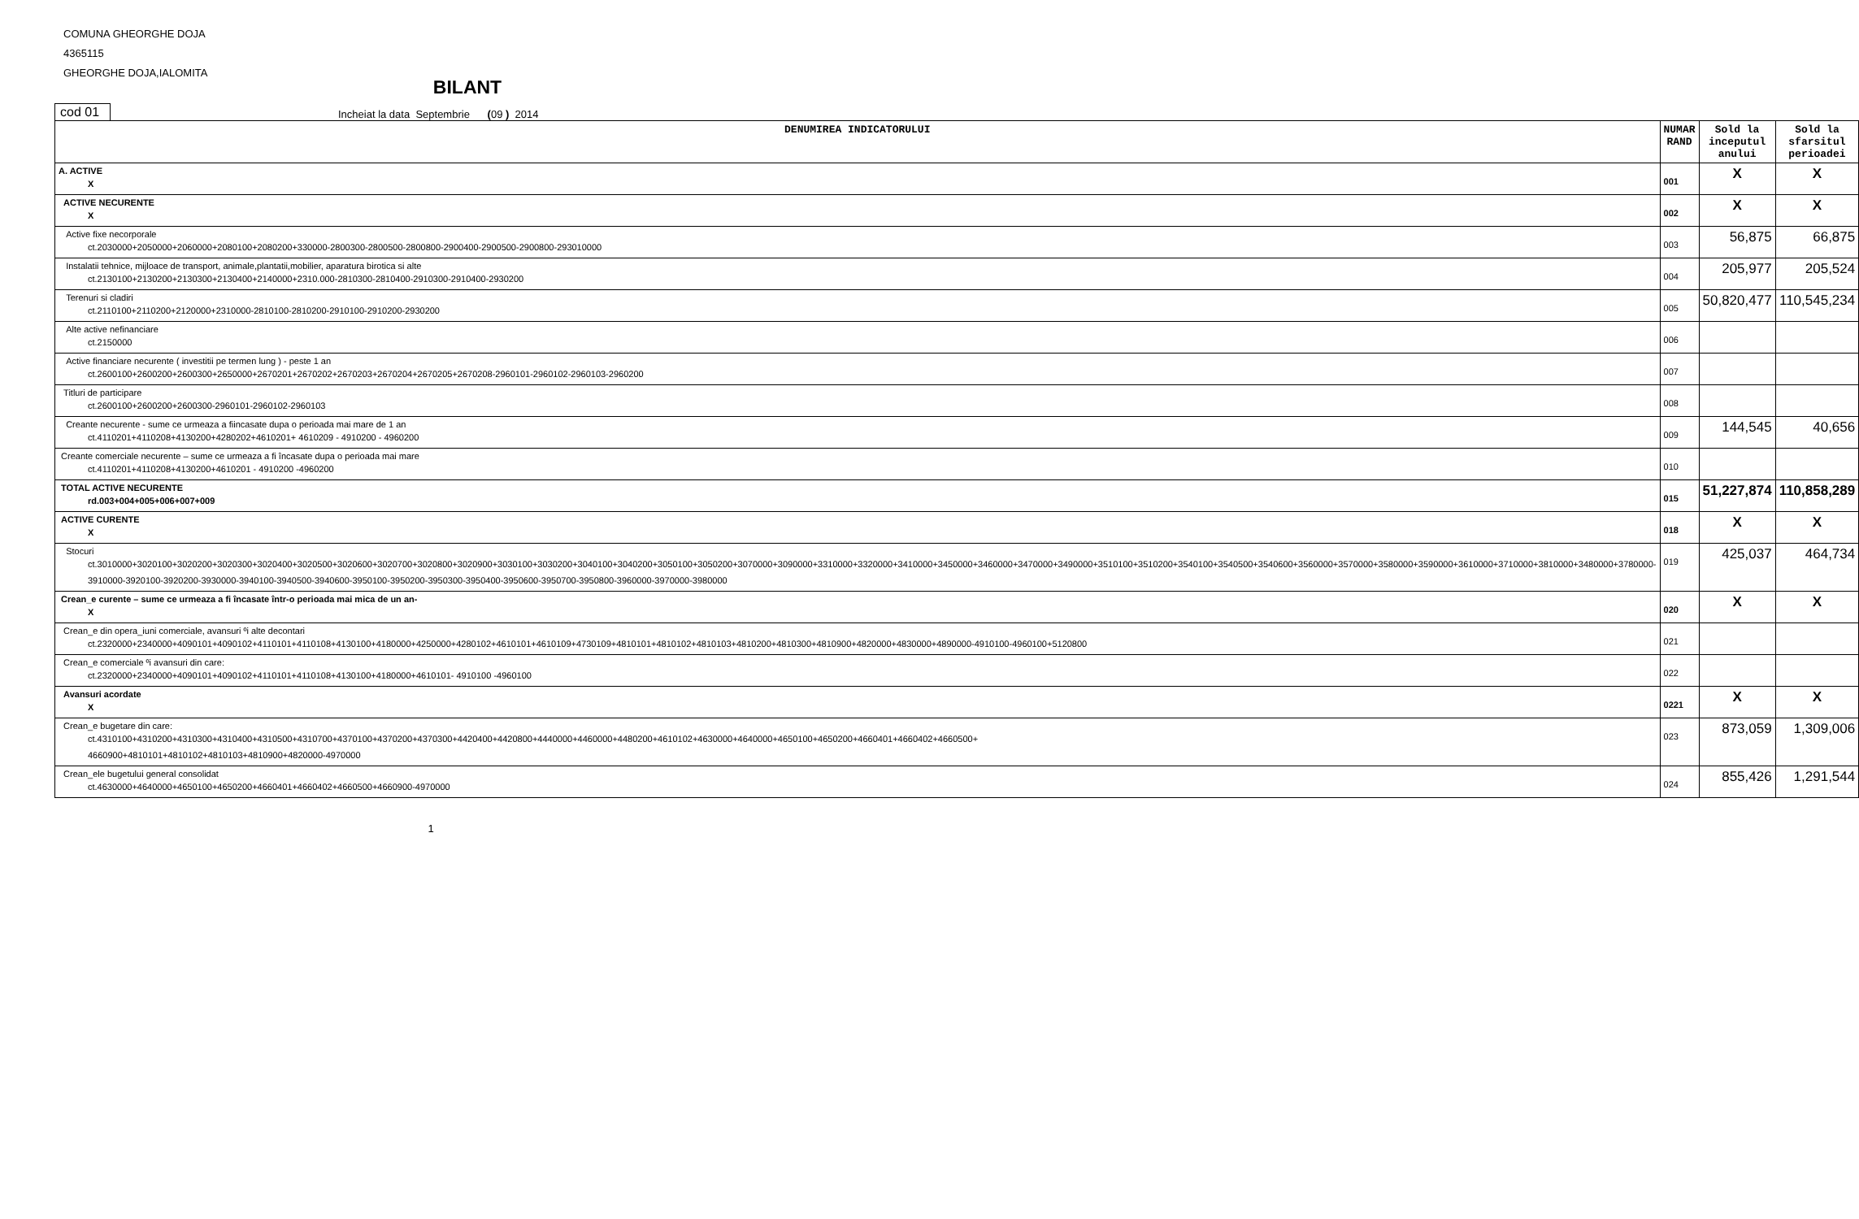COMUNA GHEORGHE DOJA
4365115
GHEORGHE DOJA,IALOMITA
BILANT
cod 01
Incheiat la data Septembrie (09 ) 2014
| DENUMIREA INDICATORULUI | NUMAR RAND | Sold la inceputul anului | Sold la sfarsitul perioadei |
| --- | --- | --- | --- |
| A. ACTIVE X | 001 | X | X |
| ACTIVE NECURENTE X | 002 | X | X |
| Active fixe necorporale ct.2030000+2050000+2060000+2080100+2080200+330000-2800300-2800500-2800800-2900400-2900500-2900800-293010000 | 003 | 56,875 | 66,875 |
| Instalatii tehnice, mijloace de transport, animale,plantatii,mobilier, aparatura birotica si alte ct.2130100+2130200+2130300+2130400+2140000+2310.000-2810300-2810400-2910300-2910400-2930200 | 004 | 205,977 | 205,524 |
| Terenuri si cladiri ct.2110100+2110200+2120000+2310000-2810100-2810200-2910100-2910200-2930200 | 005 | 50,820,477 | 110,545,234 |
| Alte active nefinanciare ct.2150000 | 006 | | |
| Active financiare necurente ( investitii pe termen lung ) - peste 1 an ct.2600100+2600200+2600300+2650000+2670201+2670202+2670203+2670204+2670205+2670208-2960101-2960102-2960103-2960200 | 007 | | |
| Titluri de participare ct.2600100+2600200+2600300-2960101-2960102-2960103 | 008 | | |
| Creante necurente - sume ce urmeaza a fiincasate dupa o perioada mai mare de 1 an ct.4110201+4110208+4130200+4280202+4610201+ 4610209 - 4910200 - 4960200 | 009 | 144,545 | 40,656 |
| Creante comerciale necurente – sume ce urmeaza a fi încasate dupa o perioada mai mare ct.4110201+4110208+4130200+4610201 - 4910200 -4960200 | 010 | | |
| TOTAL ACTIVE NECURENTE rd.003+004+005+006+007+009 | 015 | 51,227,874 | 110,858,289 |
| ACTIVE CURENTE X | 018 | X | X |
| Stocuri ct.3010000+3020100+3020200+3020300+3020400+3020500+3020600+3020700+3020800+3020900+3030100+3030200+3040100+3040200+3050100+3050200+3070000+3090000+3310000+3320000+3410000+3450000+3460000+3470000+3490000+3510100+3510200+3540100+3540500+3540600+3560000+3570000+3580000+3590000+3610000+3710000+3810000+3480000+3780000-3910000-3920100-3920200-3930000-3940100-3940500-3940600-3950100-3950200-3950300-3950400-3950600-3950700-3950800-3960000-3970000-3980000 | 019 | 425,037 | 464,734 |
| Crean_e curente – sume ce urmeaza a fi încasate într-o perioada mai mica de un an- X | 020 | X | X |
| Crean_e din opera_iuni comerciale, avansuri ºi alte decontari ct.2320000+2340000+4090101+4090102+4110101+4110108+4130100+4180000+4250000+4280102+4610101+4610109+4730109+4810101+4810102+4810103+4810200+4810300+4810900+4820000+4830000+4890000-4910100-4960100+5120800 | 021 | | |
| Crean_e comerciale ºi avansuri din care: ct.2320000+2340000+4090101+4090102+4110101+4110108+4130100+4180000+4610101- 4910100 -4960100 | 022 | | |
| Avansuri acordate X | 0221 | X | X |
| Crean_e bugetare din care: ct.4310100+4310200+4310300+4310400+4310500+4310700+4370100+4370200+4370300+4420400+4420800+4440000+4460000+4480200+4610102+4630000+4640000+4650100+4650200+4660401+4660402+4660500+ 4660900+4810101+4810102+4810103+4810900+4820000-4970000 | 023 | 873,059 | 1,309,006 |
| Crean_ele bugetului general consolidat ct.4630000+4640000+4650100+4650200+4660401+4660402+4660500+4660900-4970000 | 024 | 855,426 | 1,291,544 |
1